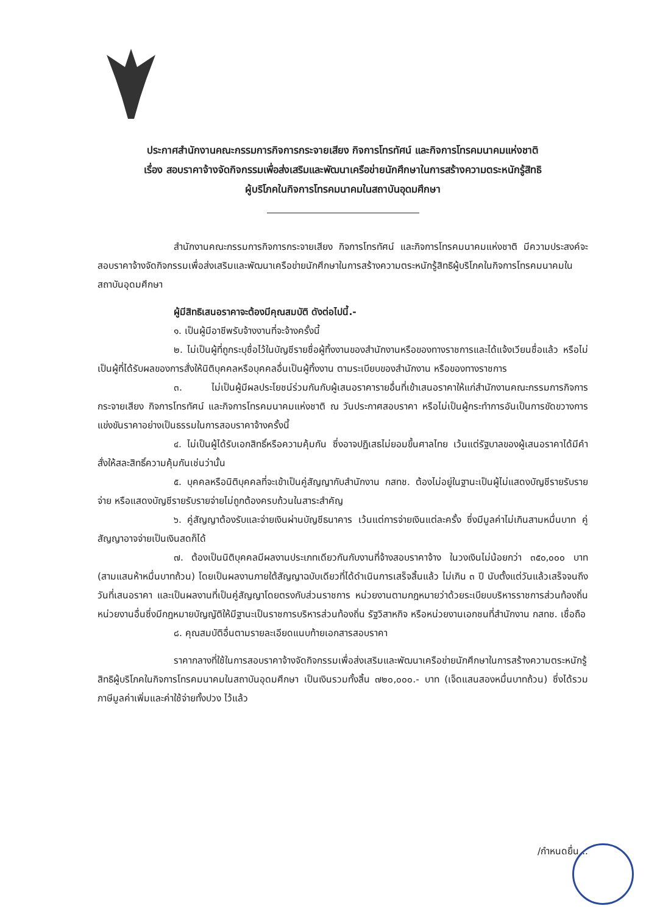ประกาศสำนักงานคณะกรรมการกิจการกระจายเสียง กิจการโทรทัศน์ และกิจการโทรคมนาคมแห่งชาติ
เรื่อง สอบราคาจ้างจัดกิจกรรมเพื่อส่งเสริมและพัฒนาเครือข่ายนักศึกษาในการสร้างความตระหนักรู้สิทธิ
ผู้บริโภคในกิจการโทรคมนาคมในสถาบันอุดมศึกษา
สำนักงานคณะกรรมการกิจการกระจายเสียง กิจการโทรทัศน์ และกิจการโทรคมนาคมแห่งชาติ มีความประสงค์จะสอบราคาจ้างจัดกิจกรรมเพื่อส่งเสริมและพัฒนาเครือข่ายนักศึกษาในการสร้างความตระหนักรู้สิทธิผู้บริโภคในกิจการโทรคมนาคมในสถาบันอุดมศึกษา
ผู้มีสิทธิเสนอราคาจะต้องมีคุณสมบัติ ดังต่อไปนี้.-
๑. เป็นผู้มีอาชีพรับจ้างงานที่จะจ้างครั้งนี้
๒. ไม่เป็นผู้ที่ถูกระบุชื่อไว้ในบัญชีรายชื่อผู้ทิ้งงานของสำนักงานหรือของทางราชการและได้แจ้งเวียนชื่อแล้ว หรือไม่เป็นผู้ที่ได้รับผลของการสั่งให้นิติบุคคลหรือบุคคลอื่นเป็นผู้ทิ้งงาน ตามระเบียบของสำนักงาน หรือของทางราชการ
๓. ไม่เป็นผู้มีผลประโยชน์ร่วมกันกับผู้เสนอราคารายอื่นที่เข้าเสนอราคาให้แก่สำนักงานคณะกรรมการกิจการกระจายเสียง กิจการโทรทัศน์ และกิจการโทรคมนาคมแห่งชาติ ณ วันประกาศสอบราคา หรือไม่เป็นผู้กระทำการอันเป็นการขัดขวางการแข่งขันราคาอย่างเป็นธรรมในการสอบราคาจ้างครั้งนี้
๔. ไม่เป็นผู้ได้รับเอกสิทธิ์หรือความคุ้มกัน ซึ่งอาจปฏิเสธไม่ยอมขึ้นศาลไทย เว้นแต่รัฐบาลของผู้เสนอราคาได้มีคำสั่งให้สละสิทธิ์ความคุ้มกันเช่นว่านั้น
๕. บุคคลหรือนิติบุคคลที่จะเข้าเป็นคู่สัญญากับสำนักงาน กสทช. ต้องไม่อยู่ในฐานะเป็นผู้ไม่แสดงบัญชีรายรับรายจ่าย หรือแสดงบัญชีรายรับรายจ่ายไม่ถูกต้องครบถ้วนในสาระสำคัญ
๖. คู่สัญญาต้องรับและจ่ายเงินผ่านบัญชีธนาคาร เว้นแต่การจ่ายเงินแต่ละครั้ง ซึ่งมีมูลค่าไม่เกินสามหมื่นบาท คู่สัญญาอาจจ่ายเป็นเงินสดก็ได้
๗. ต้องเป็นนิติบุคคลมีผลงานประเภทเดียวกันกับงานที่จ้างสอบราคาจ้าง ในวงเงินไม่น้อยกว่า ๓๕๐,๐๐๐ บาท (สามแสนห้าหมื่นบาทถ้วน) โดยเป็นผลงานภายใต้สัญญาฉบับเดียวที่ได้ดำเนินการเสร็จสิ้นแล้ว ไม่เกิน ๓ ปี นับตั้งแต่วันแล้วเสร็จจนถึงวันที่เสนอราคา และเป็นผลงานที่เป็นคู่สัญญาโดยตรงกับส่วนราชการ หน่วยงานตามกฎหมายว่าด้วยระเบียบบริหารราชการส่วนท้องถิ่น หน่วยงานอื่นซึ่งมีกฎหมายบัญญัติให้มีฐานะเป็นราชการบริหารส่วนท้องถิ่น รัฐวิสาหกิจ หรือหน่วยงานเอกชนที่สำนักงาน กสทช. เชื่อถือ
๘. คุณสมบัติอื่นตามรายละเอียดแนบท้ายเอกสารสอบราคา
ราคากลางที่ใช้ในการสอบราคาจ้างจัดกิจกรรมเพื่อส่งเสริมและพัฒนาเครือข่ายนักศึกษาในการสร้างความตระหนักรู้สิทธิผู้บริโภคในกิจการโทรคมนาคมในสถาบันอุดมศึกษา เป็นเงินรวมทั้งสิ้น ๗๒๐,๐๐๐.- บาท (เจ็ดแสนสองหมื่นบาทถ้วน) ซึ่งได้รวมภาษีมูลค่าเพิ่มและค่าใช้จ่ายทั้งปวง ไว้แล้ว
/กำหนดยื่น...